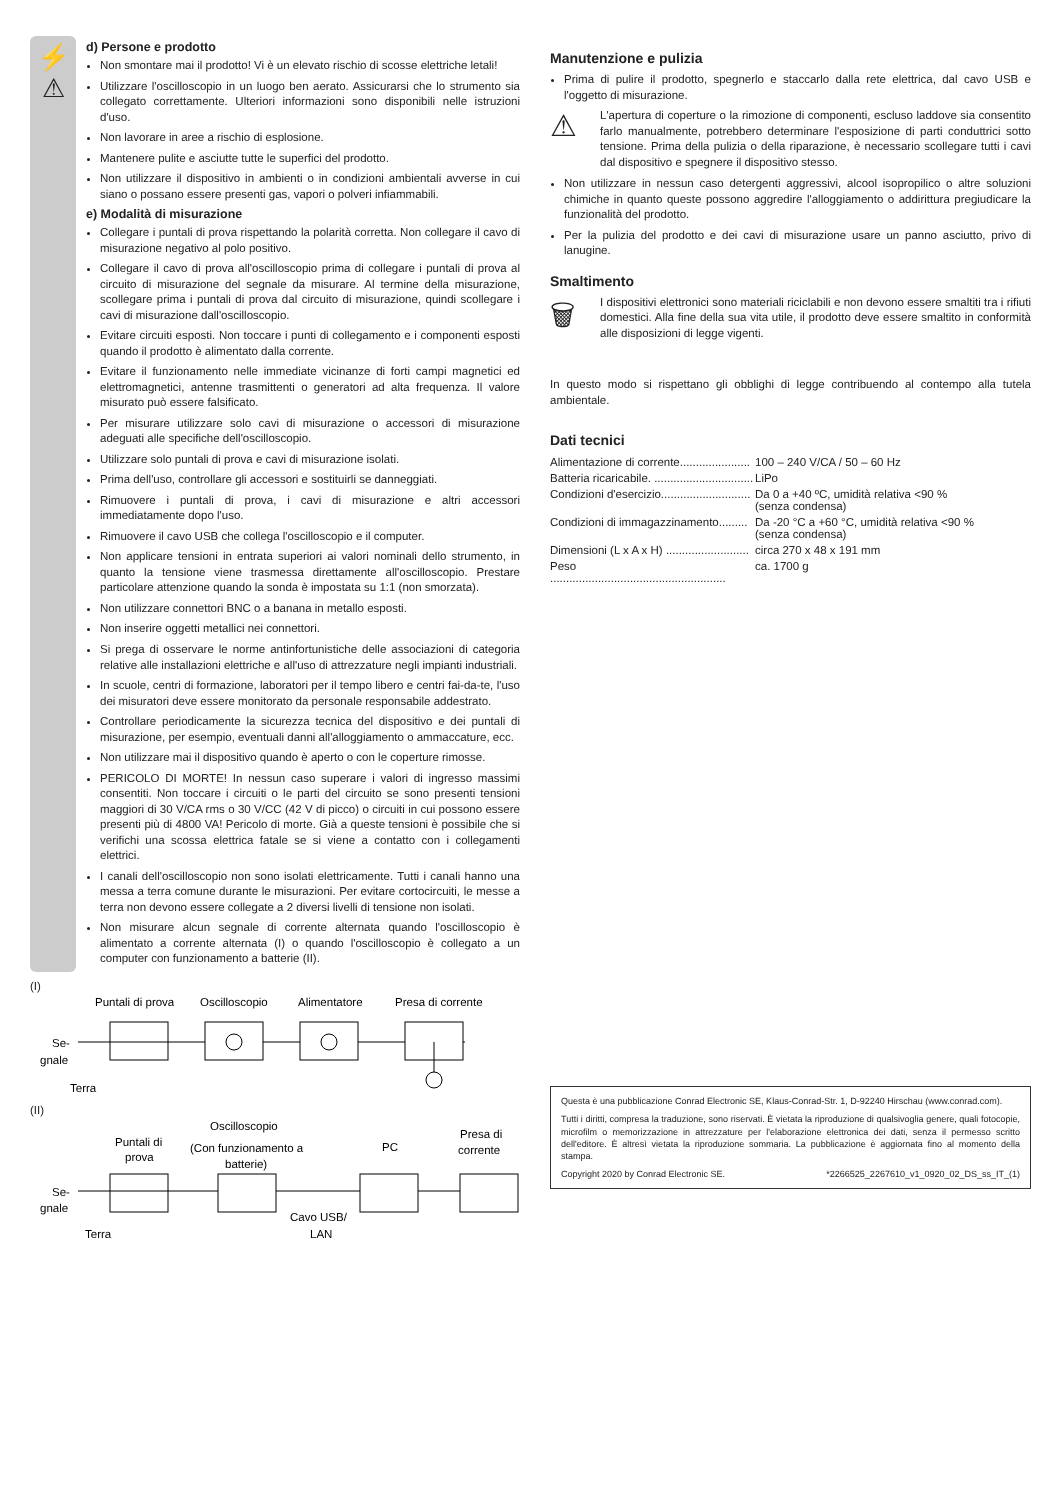⚡
⚠
d) Persone e prodotto
Non smontare mai il prodotto! Vi è un elevato rischio di scosse elettriche letali!
Utilizzare l'oscilloscopio in un luogo ben aerato. Assicurarsi che lo strumento sia collegato correttamente. Ulteriori informazioni sono disponibili nelle istruzioni d'uso.
Non lavorare in aree a rischio di esplosione.
Mantenere pulite e asciutte tutte le superfici del prodotto.
Non utilizzare il dispositivo in ambienti o in condizioni ambientali avverse in cui siano o possano essere presenti gas, vapori o polveri infiammabili.
e) Modalità di misurazione
Collegare i puntali di prova rispettando la polarità corretta. Non collegare il cavo di misurazione negativo al polo positivo.
Collegare il cavo di prova all'oscilloscopio prima di collegare i puntali di prova al circuito di misurazione del segnale da misurare. Al termine della misurazione, scollegare prima i puntali di prova dal circuito di misurazione, quindi scollegare i cavi di misurazione dall'oscilloscopio.
Evitare circuiti esposti. Non toccare i punti di collegamento e i componenti esposti quando il prodotto è alimentato dalla corrente.
Evitare il funzionamento nelle immediate vicinanze di forti campi magnetici ed elettromagnetici, antenne trasmittenti o generatori ad alta frequenza. Il valore misurato può essere falsificato.
Per misurare utilizzare solo cavi di misurazione o accessori di misurazione adeguati alle specifiche dell'oscilloscopio.
Utilizzare solo puntali di prova e cavi di misurazione isolati.
Prima dell'uso, controllare gli accessori e sostituirli se danneggiati.
Rimuovere i puntali di prova, i cavi di misurazione e altri accessori immediatamente dopo l'uso.
Rimuovere il cavo USB che collega l'oscilloscopio e il computer.
Non applicare tensioni in entrata superiori ai valori nominali dello strumento, in quanto la tensione viene trasmessa direttamente all'oscilloscopio. Prestare particolare attenzione quando la sonda è impostata su 1:1 (non smorzata).
Non utilizzare connettori BNC o a banana in metallo esposti.
Non inserire oggetti metallici nei connettori.
Si prega di osservare le norme antinfortunistiche delle associazioni di categoria relative alle installazioni elettriche e all'uso di attrezzature negli impianti industriali.
In scuole, centri di formazione, laboratori per il tempo libero e centri fai-da-te, l'uso dei misuratori deve essere monitorato da personale responsabile addestrato.
Controllare periodicamente la sicurezza tecnica del dispositivo e dei puntali di misurazione, per esempio, eventuali danni all'alloggiamento o ammaccature, ecc.
Non utilizzare mai il dispositivo quando è aperto o con le coperture rimosse.
PERICOLO DI MORTE! In nessun caso superare i valori di ingresso massimi consentiti. Non toccare i circuiti o le parti del circuito se sono presenti tensioni maggiori di 30 V/CA rms o 30 V/CC (42 V di picco) o circuiti in cui possono essere presenti più di 4800 VA! Pericolo di morte. Già a queste tensioni è possibile che si verifichi una scossa elettrica fatale se si viene a contatto con i collegamenti elettrici.
I canali dell'oscilloscopio non sono isolati elettricamente. Tutti i canali hanno una messa a terra comune durante le misurazioni. Per evitare cortocircuiti, le messe a terra non devono essere collegate a 2 diversi livelli di tensione non isolati.
Non misurare alcun segnale di corrente alternata quando l'oscilloscopio è alimentato a corrente alternata (I) o quando l'oscilloscopio è collegato a un computer con funzionamento a batterie (II).
(I)
Puntali di prova
Oscilloscopio
Alimentatore
Presa di corrente
Se-
gnale
Terra
(II)
Puntali di
prova
Oscilloscopio
(Con funzionamento a
batterie)
PC
Presa di
corrente
Se-
gnale
Terra
Cavo USB/
LAN
Manutenzione e pulizia
Prima di pulire il prodotto, spegnerlo e staccarlo dalla rete elettrica, dal cavo USB e l'oggetto di misurazione.
⚠
L'apertura di coperture o la rimozione di componenti, escluso laddove sia consentito farlo manualmente, potrebbero determinare l'esposizione di parti conduttrici sotto tensione. Prima della pulizia o della riparazione, è necessario scollegare tutti i cavi dal dispositivo e spegnere il dispositivo stesso.
Non utilizzare in nessun caso detergenti aggressivi, alcool isopropilico o altre soluzioni chimiche in quanto queste possono aggredire l'alloggiamento o addirittura pregiudicare la funzionalità del prodotto.
Per la pulizia del prodotto e dei cavi di misurazione usare un panno asciutto, privo di lanugine.
Smaltimento
🗑
I dispositivi elettronici sono materiali riciclabili e non devono essere smaltiti tra i rifiuti domestici. Alla fine della sua vita utile, il prodotto deve essere smaltito in conformità alle disposizioni di legge vigenti.
In questo modo si rispettano gli obblighi di legge contribuendo al contempo alla tutela ambientale.
Dati tecnici
| Alimentazione di corrente...................... | 100 – 240 V/CA / 50 – 60 Hz |
| Batteria ricaricabile. ............................... | LiPo |
| Condizioni d'esercizio............................ | Da 0 a +40 ºC, umidità relativa <90 % (senza condensa) |
| Condizioni di immagazzinamento......... | Da -20 °C a +60 °C, umidità relativa <90 % (senza condensa) |
| Dimensioni (L x A x H) .......................... | circa 270 x 48 x 191 mm |
| Peso ....................................................... | ca. 1700 g |
Questa è una pubblicazione Conrad Electronic SE, Klaus-Conrad-Str. 1, D-92240 Hirschau (www.conrad.com).
Tutti i diritti, compresa la traduzione, sono riservati. È vietata la riproduzione di qualsivoglia genere, quali fotocopie, microfilm o memorizzazione in attrezzature per l'elaborazione elettronica dei dati, senza il permesso scritto dell'editore. È altresì vietata la riproduzione sommaria. La pubblicazione è aggiornata fino al momento della stampa.
Copyright 2020 by Conrad Electronic SE. *2266525_2267610_v1_0920_02_DS_ss_IT_(1)